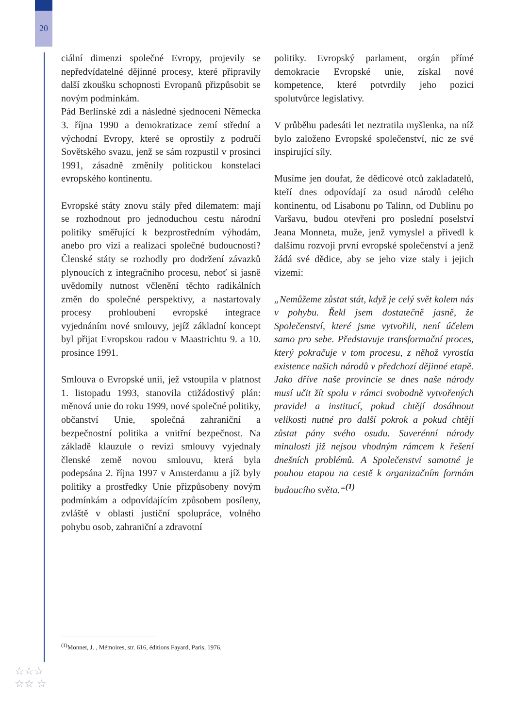20
ciální dimenzi společné Evropy, projevily se nepředvídatelné dějinné procesy, které připravily další zkoušku schopnosti Evropanů přizpůsobit se novým podmínkám.
Pád Berlínské zdi a následné sjednocení Německa 3. října 1990 a demokratizace zemí střední a východní Evropy, které se oprostily z područí Sovětského svazu, jenž se sám rozpustil v prosinci 1991, zásadně změnily politickou konstelaci evropského kontinentu.
Evropské státy znovu stály před dilematem: mají se rozhodnout pro jednoduchou cestu národní politiky směřující k bezprostředním výhodám, anebo pro vizi a realizaci společné budoucnosti? Členské státy se rozhodly pro dodržení závazků plynoucích z integračního procesu, neboť si jasně uvědomily nutnost včlenění těchto radikálních změn do společné perspektivy, a nastartovaly procesy prohloubení evropské integrace vyjednáním nové smlouvy, jejíž základní koncept byl přijat Evropskou radou v Maastrichtu 9. a 10. prosince 1991.
Smlouva o Evropské unii, jež vstoupila v platnost 1. listopadu 1993, stanovila ctižádostivý plán: měnová unie do roku 1999, nové společné politiky, občanství Unie, společná zahraniční a bezpečnostní politika a vnitřní bezpečnost. Na základě klauzule o revizi smlouvy vyjednaly členské země novou smlouvu, která byla podepsána 2. října 1997 v Amsterdamu a jíž byly politiky a prostředky Unie přizpůsobeny novým podmínkám a odpovídajícím způsobem posíleny, zvláště v oblasti justiční spolupráce, volného pohybu osob, zahraniční a zdravotní
politiky. Evropský parlament, orgán přímé demokracie Evropské unie, získal nové kompetence, které potvrdily jeho pozici spolutvůrce legislativy.
V průběhu padesáti let neztratila myšlenka, na níž bylo založeno Evropské společenství, nic ze své inspirující síly.
Musíme jen doufat, že dědicové otců zakladatelů, kteří dnes odpovídají za osud národů celého kontinentu, od Lisabonu po Talinn, od Dublinu po Varšavu, budou otevřeni pro poslední poselství Jeana Monneta, muže, jenž vymyslel a přivedl k dalšímu rozvoji první evropské společenství a jenž žádá své dědice, aby se jeho vize staly i jejich vizemi:
„Nemůžeme zůstat stát, když je celý svět kolem nás v pohybu. Řekl jsem dostatečně jasně, že Společenství, které jsme vytvořili, není účelem samo pro sebe. Představuje transformační proces, který pokračuje v tom procesu, z něhož vyrostla existence našich národů v předchozí dějinné etapě. Jako dříve naše provincie se dnes naše národy musí učit žít spolu v rámci svobodně vytvořených pravidel a institucí, pokud chtějí dosáhnout velikosti nutné pro další pokrok a pokud chtějí zůstat pány svého osudu. Suverénní národy minulosti již nejsou vhodným rámcem k řešení dnešních problémů. A Společenství samotné je pouhou etapou na cestě k organizačním formám budoucího světa.“<sup>(1)</sup>
<sup>(1)</sup> Monnet, J. , Mémoires, str. 616, éditions Fayard, Paris, 1976.
☆☆☆
☆☆ ☆